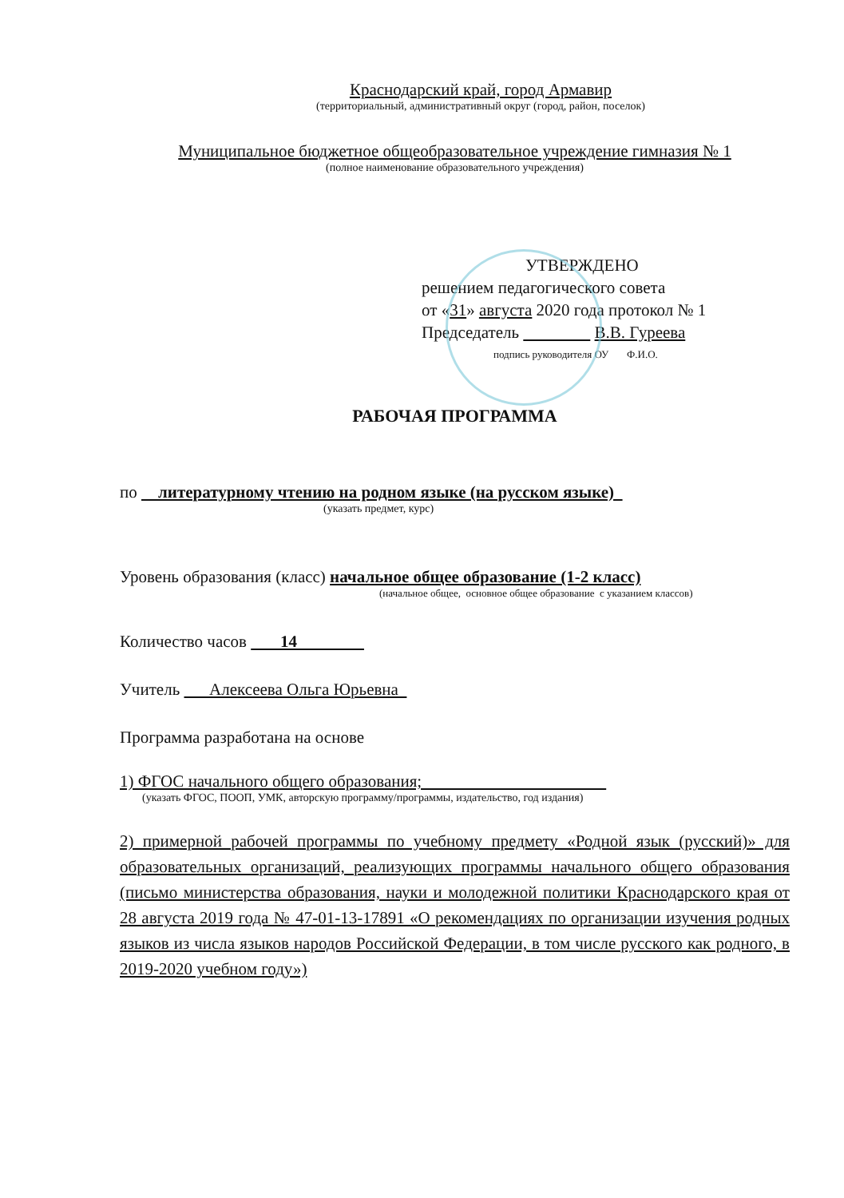Краснодарский край, город Армавир
(территориальный, административный округ (город, район, поселок)
Муниципальное бюджетное общеобразовательное учреждение гимназия № 1
(полное наименование образовательного учреждения)
УТВЕРЖДЕНО
решением педагогического совета
от «31» августа 2020 года протокол № 1
Председатель В.В. Гуреева
подпись руководителя ОУ Ф.И.О.
РАБОЧАЯ ПРОГРАММА
по литературному чтению на родном языке (на русском языке)
(указать предмет, курс)
Уровень образования (класс) начальное общее образование (1-2 класс)
(начальное общее, основное общее образование с указанием классов)
Количество часов 14
Учитель Алексеева Ольга Юрьевна
Программа разработана на основе
1) ФГОС начального общего образования;
(указать ФГОС, ПООП, УМК, авторскую программу/программы, издательство, год издания)
2) примерной рабочей программы по учебному предмету «Родной язык (русский)» для образовательных организаций, реализующих программы начального общего образования (письмо министерства образования, науки и молодежной политики Краснодарского края от 28 августа 2019 года № 47-01-13-17891 «О рекомендациях по организации изучения родных языков из числа языков народов Российской Федерации, в том числе русского как родного, в 2019-2020 учебном году»)